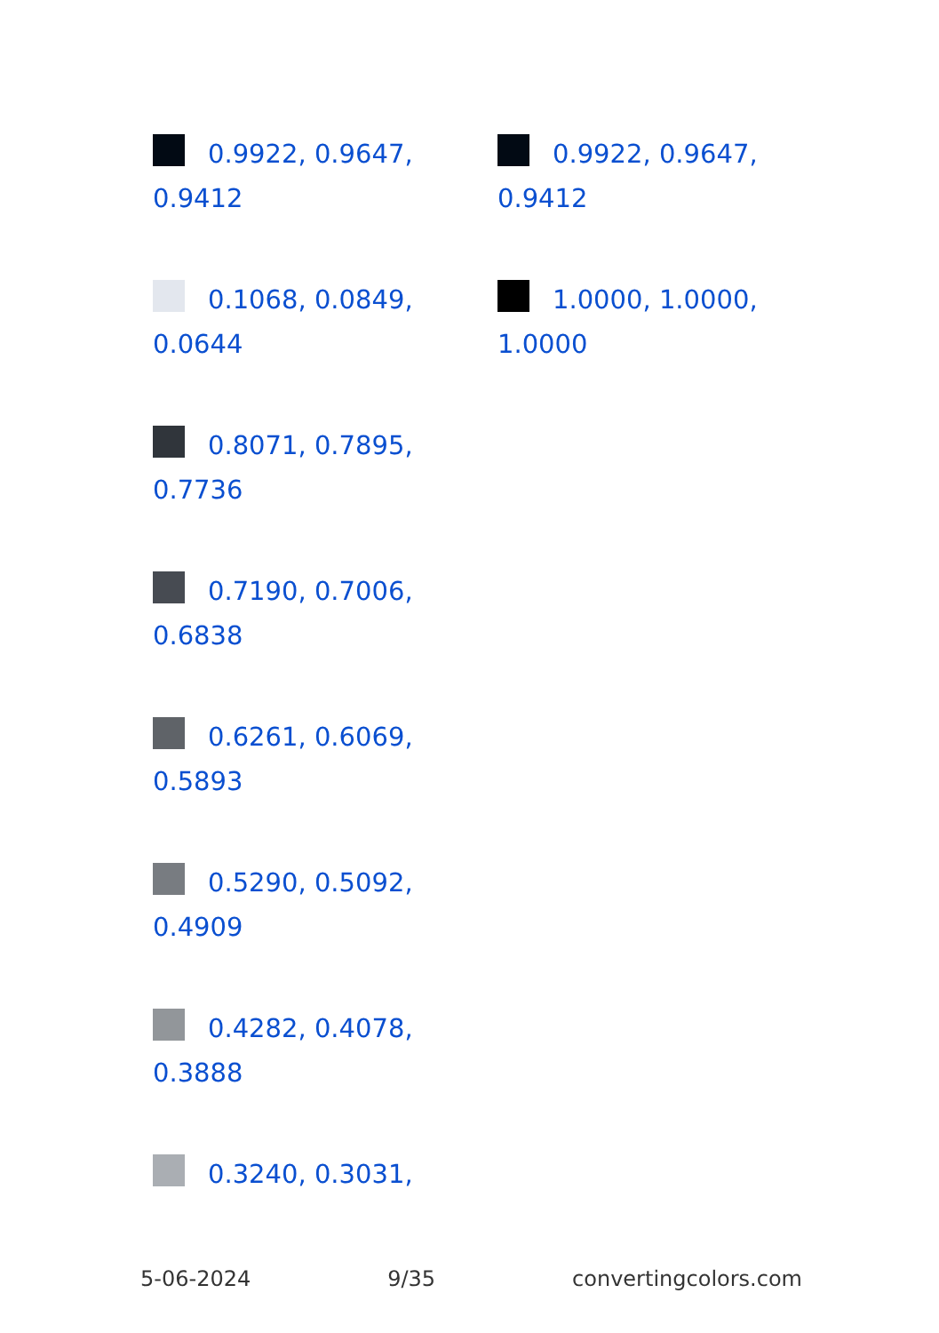0.9922, 0.9647, 0.9412
0.9922, 0.9647, 0.9412
0.1068, 0.0849, 0.0644
1.0000, 1.0000, 1.0000
0.8071, 0.7895, 0.7736
0.7190, 0.7006, 0.6838
0.6261, 0.6069, 0.5893
0.5290, 0.5092, 0.4909
0.4282, 0.4078, 0.3888
0.3240, 0.3031,
5-06-2024 9/35 convertingcolors.com